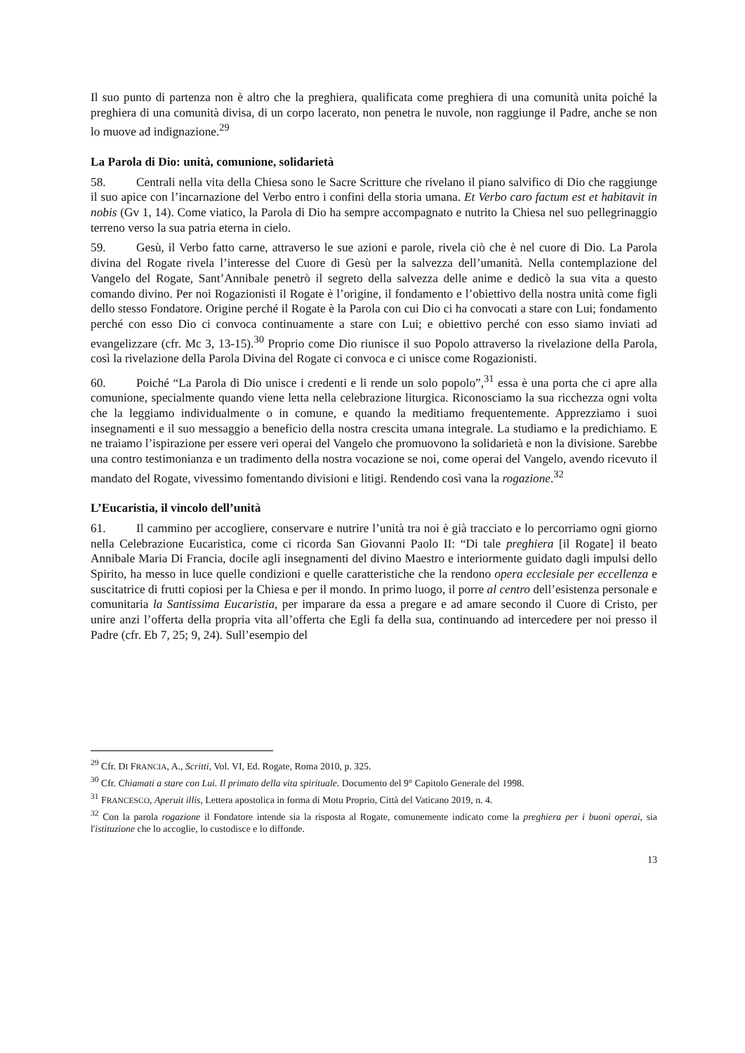Il suo punto di partenza non è altro che la preghiera, qualificata come preghiera di una comunità unita poiché la preghiera di una comunità divisa, di un corpo lacerato, non penetra le nuvole, non raggiunge il Padre, anche se non lo muove ad indignazione.<sup>29</sup>
La Parola di Dio: unità, comunione, solidarietà
58. Centrali nella vita della Chiesa sono le Sacre Scritture che rivelano il piano salvifico di Dio che raggiunge il suo apice con l’incarnazione del Verbo entro i confini della storia umana. Et Verbo caro factum est et habitavit in nobis (Gv 1, 14). Come viatico, la Parola di Dio ha sempre accompagnato e nutrito la Chiesa nel suo pellegrinaggio terreno verso la sua patria eterna in cielo.
59. Gesù, il Verbo fatto carne, attraverso le sue azioni e parole, rivela ciò che è nel cuore di Dio. La Parola divina del Rogate rivela l’interesse del Cuore di Gesù per la salvezza dell’umanità. Nella contemplazione del Vangelo del Rogate, Sant’Annibale penetrò il segreto della salvezza delle anime e dedicò la sua vita a questo comando divino. Per noi Rogazionisti il Rogate è l’origine, il fondamento e l’obiettivo della nostra unità come figli dello stesso Fondatore. Origine perché il Rogate è la Parola con cui Dio ci ha convocati a stare con Lui; fondamento perché con esso Dio ci convoca continuamente a stare con Lui; e obiettivo perché con esso siamo inviati ad evangelizzare (cfr. Mc 3, 13-15).<sup>30</sup> Proprio come Dio riunisce il suo Popolo attraverso la rivelazione della Parola, così la rivelazione della Parola Divina del Rogate ci convoca e ci unisce come Rogazionisti.
60. Poiché “La Parola di Dio unisce i credenti e li rende un solo popolo”,<sup>31</sup> essa è una porta che ci apre alla comunione, specialmente quando viene letta nella celebrazione liturgica. Riconosciamo la sua ricchezza ogni volta che la leggiamo individualmente o in comune, e quando la meditiamo frequentemente. Apprezziamo i suoi insegnamenti e il suo messaggio a beneficio della nostra crescita umana integrale. La studiamo e la predichiamo. E ne traiamo l’ispirazione per essere veri operai del Vangelo che promuovono la solidarietà e non la divisione. Sarebbe una contro testimonianza e un tradimento della nostra vocazione se noi, come operai del Vangelo, avendo ricevuto il mandato del Rogate, vivessimo fomentando divisioni e litigi. Rendendo così vana la rogazione.<sup>32</sup>
L’Eucaristia, il vincolo dell’unità
61. Il cammino per accogliere, conservare e nutrire l’unità tra noi è già tracciato e lo percorriamo ogni giorno nella Celebrazione Eucaristica, come ci ricorda San Giovanni Paolo II: “Di tale preghiera [il Rogate] il beato Annibale Maria Di Francia, docile agli insegnamenti del divino Maestro e interiormente guidato dagli impulsi dello Spirito, ha messo in luce quelle condizioni e quelle caratteristiche che la rendono opera ecclesiale per eccellenza e suscitatrice di frutti copiosi per la Chiesa e per il mondo. In primo luogo, il porre al centro dell’esistenza personale e comunitaria la Santissima Eucaristia, per imparare da essa a pregare e ad amare secondo il Cuore di Cristo, per unire anzi l’offerta della propria vita all’offerta che Egli fa della sua, continuando ad intercedere per noi presso il Padre (cfr. Eb 7, 25; 9, 24). Sull’esempio del
<sup>29</sup> Cfr. DI FRANCIA, A., Scritti, Vol. VI, Ed. Rogate, Roma 2010, p. 325.
<sup>30</sup> Cfr. Chiamati a stare con Lui. Il primato della vita spirituale. Documento del 9° Capitolo Generale del 1998.
<sup>31</sup> FRANCESCO, Aperuit illis, Lettera apostolica in forma di Motu Proprio, Città del Vaticano 2019, n. 4.
<sup>32</sup> Con la parola rogazione il Fondatore intende sia la risposta al Rogate, comunemente indicato come la preghiera per i buoni operai, sia l'istituzione che lo accoglie, lo custodisce e lo diffonde.
13